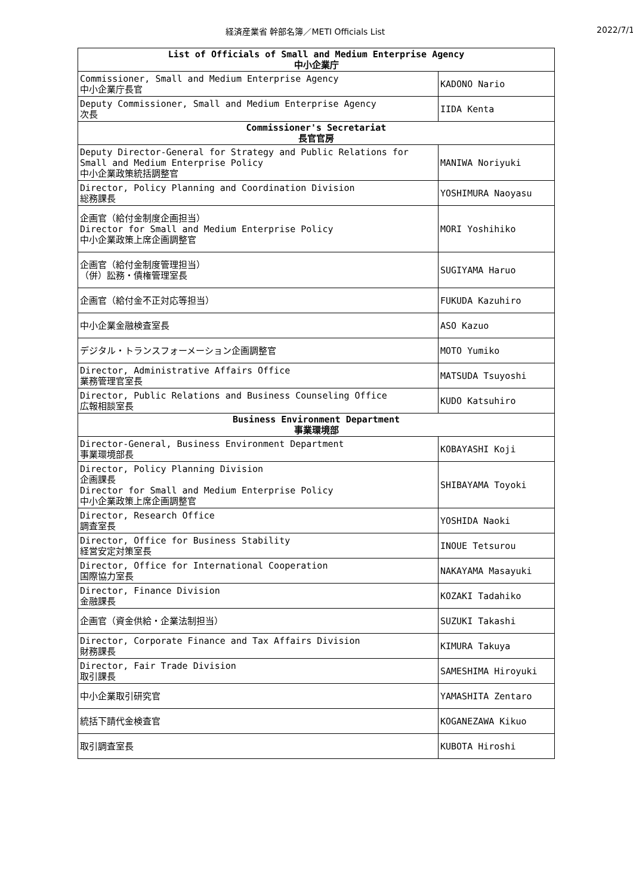経済産業省 幹部名簿／METI Officials List 2022/7/1
| List of Officials of Small and Medium Enterprise Agency 中小企業庁 | |
| --- | --- |
| Commissioner, Small and Medium Enterprise Agency 中小企業庁長官 | KADONO Nario |
| Deputy Commissioner, Small and Medium Enterprise Agency 次長 | IIDA Kenta |
| Commissioner's Secretariat 長官官房 | |
| Deputy Director-General for Strategy and Public Relations for Small and Medium Enterprise Policy 中小企業政策統括調整官 | MANIWA Noriyuki |
| Director, Policy Planning and Coordination Division 総務課長 | YOSHIMURA Naoyasu |
| 企画官（給付金制度企画担当） Director for Small and Medium Enterprise Policy 中小企業政策上席企画調整官 | MORI Yoshihiko |
| 企画官（給付金制度管理担当） （併）訟務・債権管理室長 | SUGIYAMA Haruo |
| 企画官（給付金不正対応等担当） | FUKUDA Kazuhiro |
| 中小企業金融検査室長 | ASO Kazuo |
| デジタル・トランスフォーメーション企画調整官 | MOTO Yumiko |
| Director, Administrative Affairs Office 業務管理官室長 | MATSUDA Tsuyoshi |
| Director, Public Relations and Business Counseling Office 広報相談室長 | KUDO Katsuhiro |
| Business Environment Department 事業環境部 | |
| Director-General, Business Environment Department 事業環境部長 | KOBAYASHI Koji |
| Director, Policy Planning Division 企画課長 Director for Small and Medium Enterprise Policy 中小企業政策上席企画調整官 | SHIBAYAMA Toyoki |
| Director, Research Office 調査室長 | YOSHIDA Naoki |
| Director, Office for Business Stability 経営安定対策室長 | INOUE Tetsurou |
| Director, Office for International Cooperation 国際協力室長 | NAKAYAMA Masayuki |
| Director, Finance Division 金融課長 | KOZAKI Tadahiko |
| 企画官（資金供給・企業法制担当） | SUZUKI Takashi |
| Director, Corporate Finance and Tax Affairs Division 財務課長 | KIMURA Takuya |
| Director, Fair Trade Division 取引課長 | SAMESHIMA Hiroyuki |
| 中小企業取引研究官 | YAMASHITA Zentaro |
| 統括下請代金検査官 | KOGANEZAWA Kikuo |
| 取引調査室長 | KUBOTA Hiroshi |